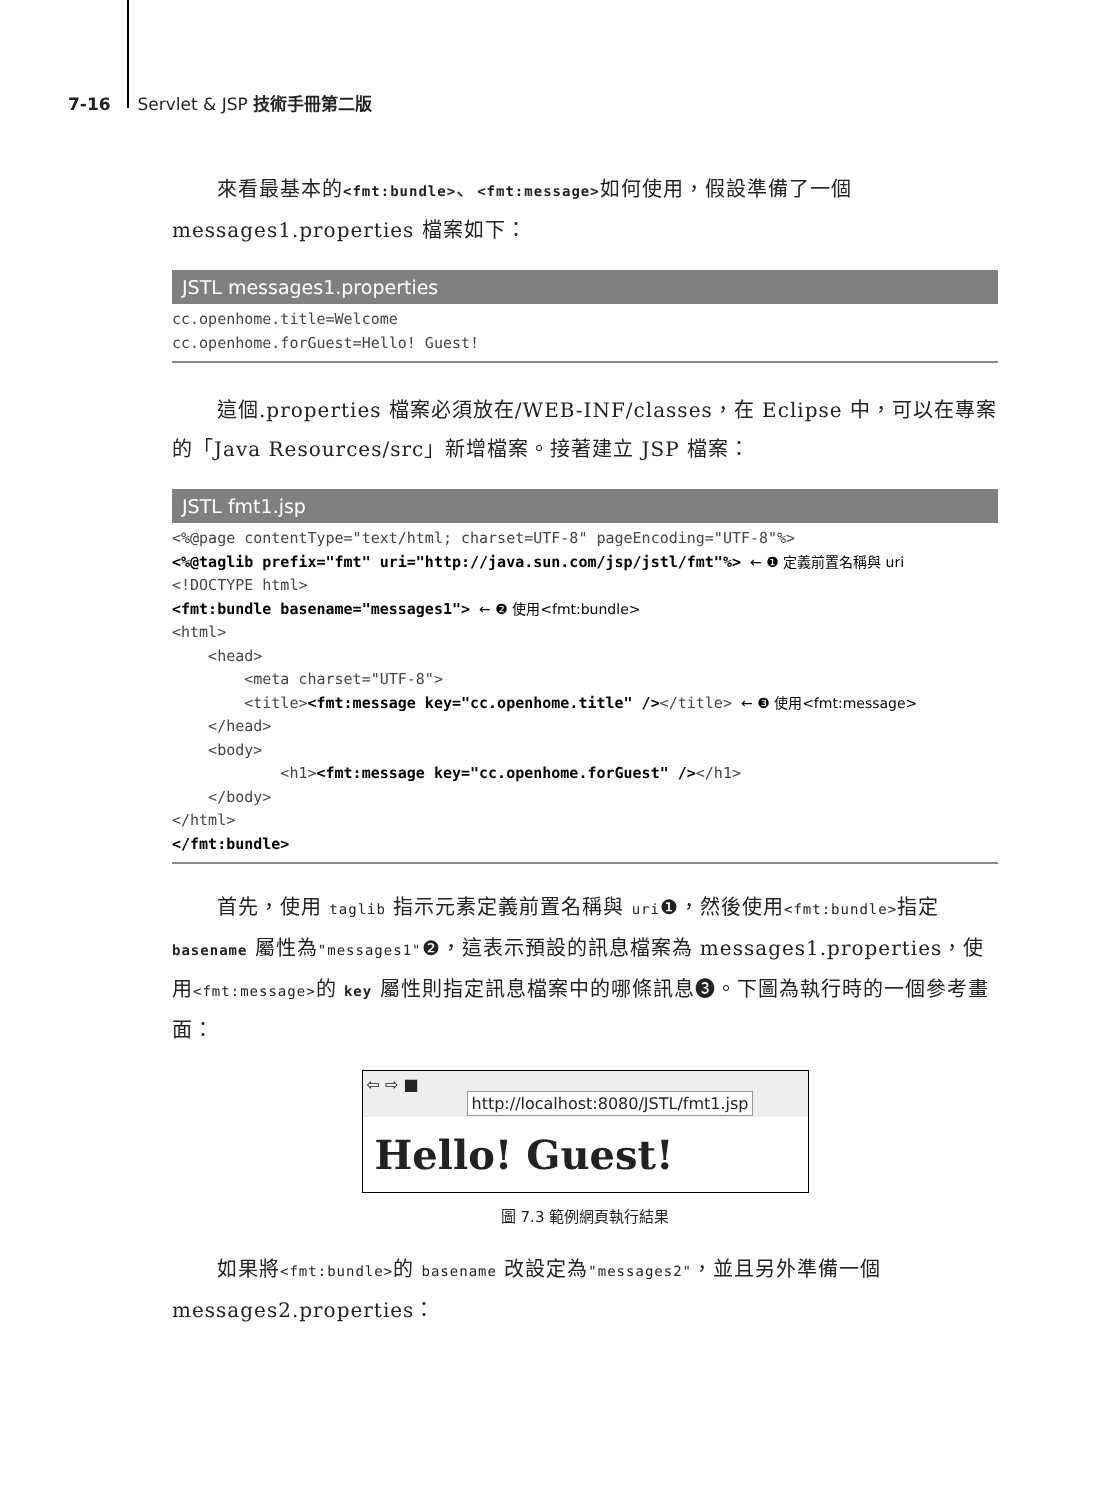7-16 Servlet & JSP 技術手冊第二版
來看最基本的<fmt:bundle>、<fmt:message>如何使用，假設準備了一個 messages1.properties 檔案如下：
JSTL messages1.properties
cc.openhome.title=Welcome
cc.openhome.forGuest=Hello! Guest!
這個.properties 檔案必須放在/WEB-INF/classes，在 Eclipse 中，可以在專案的「Java Resources/src」新增檔案。接著建立 JSP 檔案：
JSTL fmt1.jsp
<%@page contentType="text/html; charset=UTF-8" pageEncoding="UTF-8"%>
<%@taglib prefix="fmt" uri="http://java.sun.com/jsp/jstl/fmt"%> ← ❶ 定義前置名稱與 uri
<!DOCTYPE html>
<fmt:bundle basename="messages1"> ← ❷ 使用<fmt:bundle>
<html>
    <head>
        <meta charset="UTF-8">
        <title><fmt:message key="cc.openhome.title" /></title> ← ❸ 使用<fmt:message>
    </head>
    <body>
            <h1><fmt:message key="cc.openhome.forGuest" /></h1>
    </body>
</html>
</fmt:bundle>
首先，使用 taglib 指示元素定義前置名稱與 uri❶，然後使用<fmt:bundle>指定 basename 屬性為"messages1"❷，這表示預設的訊息檔案為 messages1.properties，使用<fmt:message>的 key 屬性則指定訊息檔案中的哪條訊息❸。下圖為執行時的一個參考畫面：
⇦ ⇨ ■ http://localhost:8080/JSTL/fmt1.jsp
Hello! Guest!
圖 7.3 範例網頁執行結果
如果將<fmt:bundle>的 basename 改設定為"messages2"，並且另外準備一個 messages2.properties：